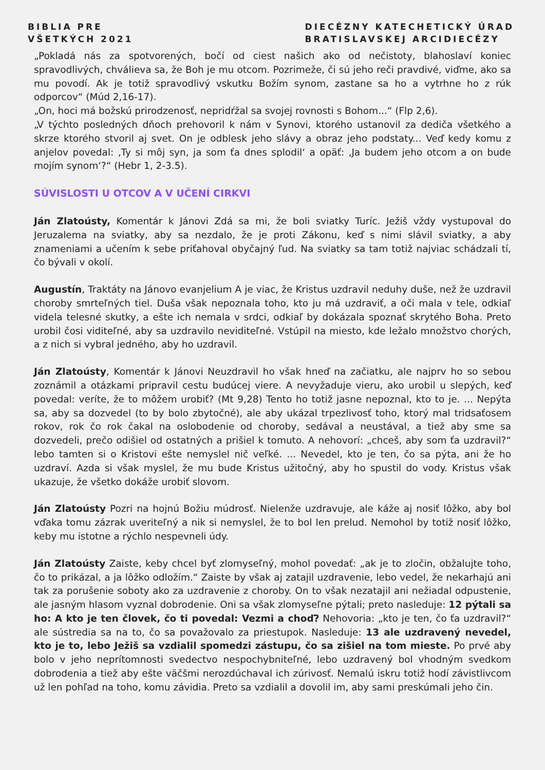BIBLIA PRE
VŠETKÝCH 2021
DIECÉZNY KATECHETICKÝ ÚRAD
BRATISLAVSKEJ ARCIDIECÉZY
„Pokladá nás za spotvorených, bočí od ciest našich ako od nečistoty, blahoslaví koniec spravodlivých, chválieva sa, že Boh je mu otcom. Pozrimeže, či sú jeho reči pravdivé, viďme, ako sa mu povodí. Ak je totiž spravodlivý vskutku Božím synom, zastane sa ho a vytrhne ho z rúk odporcov“ (Múd 2,16-17).
„On, hoci má božskú prirodzenosť, nepridŕžal sa svojej rovnosti s Bohom...“ (Flp 2,6).
„V týchto posledných dňoch prehovoril k nám v Synovi, ktorého ustanovil za dediča všetkého a skrze ktorého stvoril aj svet. On je odblesk jeho slávy a obraz jeho podstaty... Veď kedy komu z anjelov povedal: ‚Ty si môj syn, ja som ťa dnes splodil‘ a opäť: ‚Ja budem jeho otcom a on bude mojím synom‘?“ (Hebr 1, 2-3.5).
SÚVISLOSTI U OTCOV A V UČENÍ CIRKVI
Ján Zlatoústy, Komentár k Jánovi Zdá sa mi, že boli sviatky Turíc. Ježiš vždy vystupoval do Jeruzalema na sviatky, aby sa nezdalo, že je proti Zákonu, keď s nimi slávil sviatky, a aby znameniami a učením k sebe priťahoval obyčajný ľud. Na sviatky sa tam totiž najviac schádzali tí, čo bývali v okolí.
Augustín, Traktáty na Jánovo evanjelium A je viac, že Kristus uzdravil neduhy duše, než že uzdravil choroby smrteľných tiel. Duša však nepoznala toho, kto ju má uzdraviť, a oči mala v tele, odkiaľ videla telesné skutky, a ešte ich nemala v srdci, odkiaľ by dokázala spoznať skrytého Boha. Preto urobil čosi viditeľné, aby sa uzdravilo neviditeľné. Vstúpil na miesto, kde ležalo množstvo chorých, a z nich si vybral jedného, aby ho uzdravil.
Ján Zlatoústy, Komentár k Jánovi Neuzdravil ho však hneď na začiatku, ale najprv ho so sebou zoznámil a otázkami pripravil cestu budúcej viere. A nevyžaduje vieru, ako urobil u slepých, keď povedal: veríte, že to môžem urobiť? (Mt 9,28) Tento ho totiž jasne nepoznal, kto to je. ... Nepýta sa, aby sa dozvedel (to by bolo zbytočné), ale aby ukázal trpezlivosť toho, ktorý mal tridsaťosem rokov, rok čo rok čakal na oslobodenie od choroby, sedával a neustával, a tiež aby sme sa dozvedeli, prečo odišiel od ostatných a prišiel k tomuto. A nehovorí: „chceš, aby som ťa uzdravil?“ lebo tamten si o Kristovi ešte nemyslel nič veľké. ... Nevedel, kto je ten, čo sa pýta, ani že ho uzdraví. Azda si však myslel, že mu bude Kristus užitočný, aby ho spustil do vody. Kristus však ukazuje, že všetko dokáže urobiť slovom.
Ján Zlatoústy Pozri na hojnú Božiu múdrosť. Nielenže uzdravuje, ale káže aj nosiť lôžko, aby bol vďaka tomu zázrak uveriteľný a nik si nemyslel, že to bol len prelud. Nemohol by totiž nosiť lôžko, keby mu istotne a rýchlo nespevneli údy.
Ján Zlatoústy Zaiste, keby chcel byť zlomyseľný, mohol povedať: „ak je to zločin, obžalujte toho, čo to prikázal, a ja lôžko odložím.“ Zaiste by však aj zatajil uzdravenie, lebo vedel, že nekarhajú ani tak za porušenie soboty ako za uzdravenie z choroby. On to však nezatajil ani nežiadal odpustenie, ale jasným hlasom vyznal dobrodenie. Oni sa však zlomyseľne pýtali; preto nasleduje: 12 pýtali sa ho: A kto je ten človek, čo ti povedal: Vezmi a choď? Nehovoria: „kto je ten, čo ťa uzdravil?“ ale sústredia sa na to, čo sa považovalo za priestupok. Nasleduje: 13 ale uzdravený nevedel, kto je to, lebo Ježiš sa vzdialil spomedzi zástupu, čo sa zišiel na tom mieste. Po prvé aby bolo v jeho neprítomnosti svedectvo nespochybniteľné, lebo uzdravený bol vhodným svedkom dobrodenia a tiež aby ešte väčšmi nerozdúchaval ich zúrivosť. Nemalú iskru totiž hodí závistlivcom už len pohľad na toho, komu závidia. Preto sa vzdialil a dovolil im, aby sami preskúmali jeho čin.